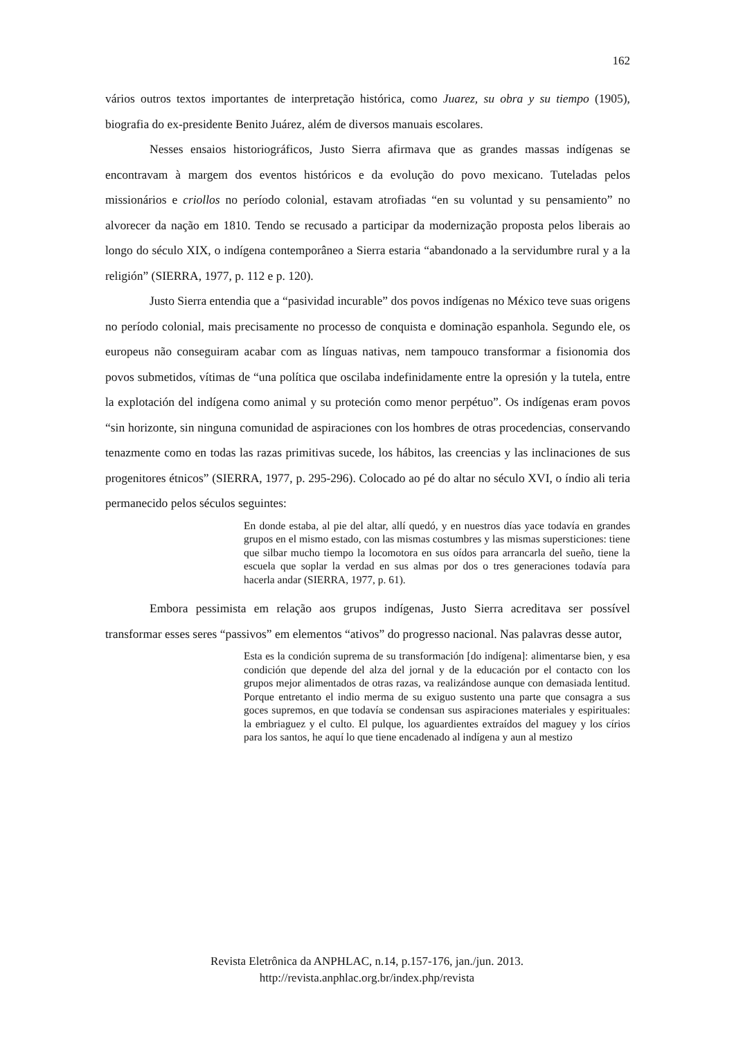162
vários outros textos importantes de interpretação histórica, como Juarez, su obra y su tiempo (1905), biografia do ex-presidente Benito Juárez, além de diversos manuais escolares.
Nesses ensaios historiográficos, Justo Sierra afirmava que as grandes massas indígenas se encontravam à margem dos eventos históricos e da evolução do povo mexicano. Tuteladas pelos missionários e criollos no período colonial, estavam atrofiadas “en su voluntad y su pensamiento” no alvorecer da nação em 1810. Tendo se recusado a participar da modernização proposta pelos liberais ao longo do século XIX, o indígena contemporâneo a Sierra estaria “abandonado a la servidumbre rural y a la religión” (SIERRA, 1977, p. 112 e p. 120).
Justo Sierra entendia que a “pasividad incurable” dos povos indígenas no México teve suas origens no período colonial, mais precisamente no processo de conquista e dominação espanhola. Segundo ele, os europeus não conseguiram acabar com as línguas nativas, nem tampouco transformar a fisionomia dos povos submetidos, vítimas de “una política que oscilaba indefinidamente entre la opresión y la tutela, entre la explotación del indígena como animal y su proteción como menor perpétuo”. Os indígenas eram povos “sin horizonte, sin ninguna comunidad de aspiraciones con los hombres de otras procedencias, conservando tenazmente como en todas las razas primitivas sucede, los hábitos, las creencias y las inclinaciones de sus progenitores étnicos” (SIERRA, 1977, p. 295-296). Colocado ao pé do altar no século XVI, o índio ali teria permanecido pelos séculos seguintes:
En donde estaba, al pie del altar, allí quedó, y en nuestros días yace todavía en grandes grupos en el mismo estado, con las mismas costumbres y las mismas supersticiones: tiene que silbar mucho tiempo la locomotora en sus oídos para arrancarla del sueño, tiene la escuela que soplar la verdad en sus almas por dos o tres generaciones todavía para hacerla andar (SIERRA, 1977, p. 61).
Embora pessimista em relação aos grupos indígenas, Justo Sierra acreditava ser possível transformar esses seres “passivos” em elementos “ativos” do progresso nacional. Nas palavras desse autor,
Esta es la condición suprema de su transformación [do indígena]: alimentarse bien, y esa condición que depende del alza del jornal y de la educación por el contacto con los grupos mejor alimentados de otras razas, va realizándose aunque con demasiada lentitud. Porque entretanto el indio merma de su exiguo sustento una parte que consagra a sus goces supremos, en que todavía se condensan sus aspiraciones materiales y espirituales: la embriaguez y el culto. El pulque, los aguardientes extraídos del maguey y los círios para los santos, he aquí lo que tiene encadenado al indígena y aun al mestizo
Revista Eletrônica da ANPHLAC, n.14, p.157-176, jan./jun. 2013.
http://revista.anphlac.org.br/index.php/revista